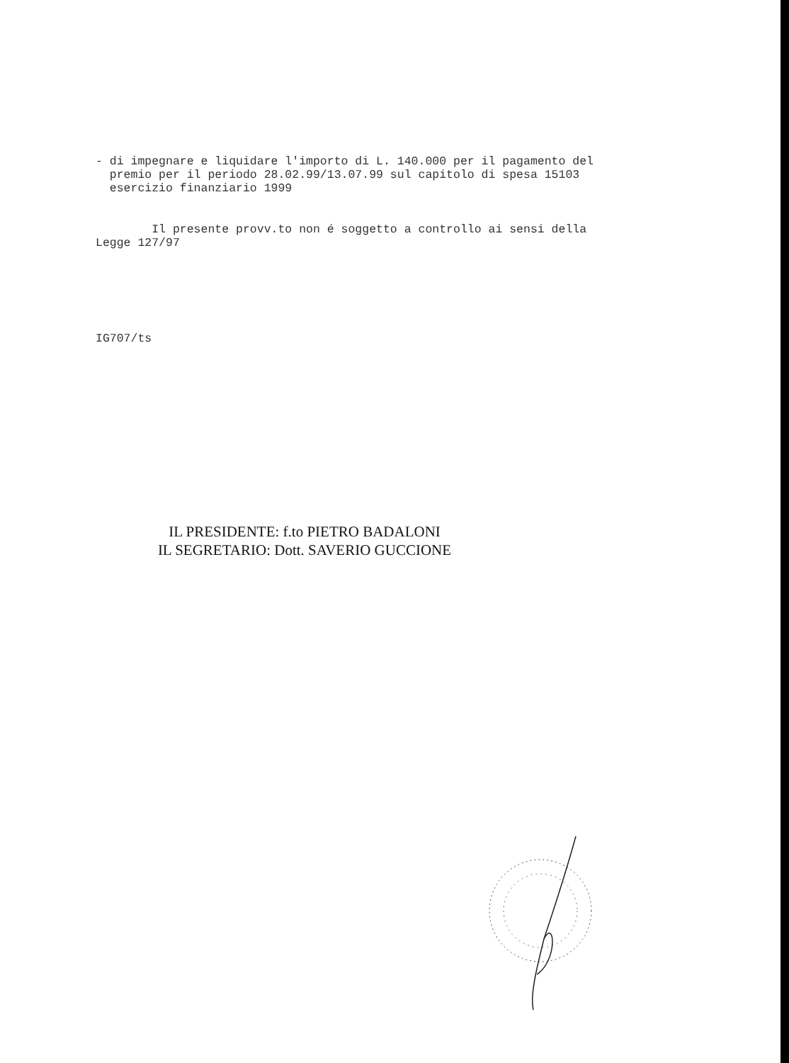- di impegnare e liquidare l'importo di L. 140.000 per il pagamento del premio per il periodo 28.02.99/13.07.99 sul capitolo di spesa 15103 esercizio finanziario 1999
Il presente provv.to non é soggetto a controllo ai sensi della Legge 127/97
IG707/ts
IL PRESIDENTE: f.to PIETRO BADALONI
IL SEGRETARIO: Dott. SAVERIO GUCCIONE